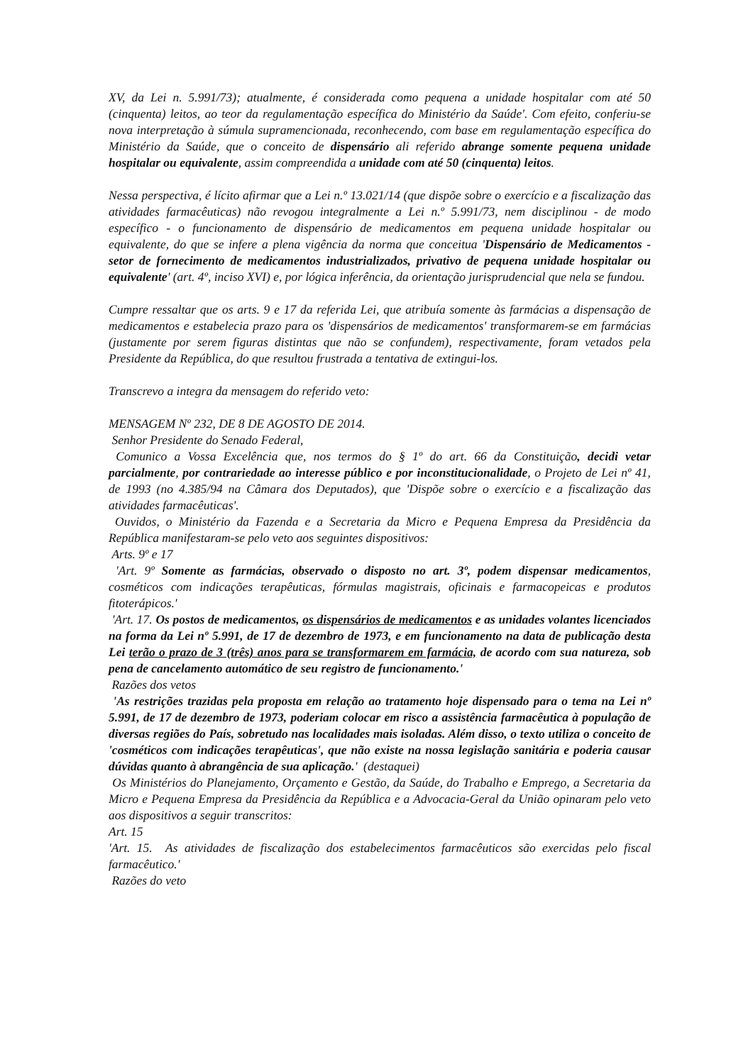XV, da Lei n. 5.991/73); atualmente, é considerada como pequena a unidade hospitalar com até 50 (cinquenta) leitos, ao teor da regulamentação específica do Ministério da Saúde'. Com efeito, conferiu-se nova interpretação à súmula supramencionada, reconhecendo, com base em regulamentação específica do Ministério da Saúde, que o conceito de dispensário ali referido abrange somente pequena unidade hospitalar ou equivalente, assim compreendida a unidade com até 50 (cinquenta) leitos.
Nessa perspectiva, é lícito afirmar que a Lei n.º 13.021/14 (que dispõe sobre o exercício e a fiscalização das atividades farmacêuticas) não revogou integralmente a Lei n.º 5.991/73, nem disciplinou - de modo específico - o funcionamento de dispensário de medicamentos em pequena unidade hospitalar ou equivalente, do que se infere a plena vigência da norma que conceitua 'Dispensário de Medicamentos - setor de fornecimento de medicamentos industrializados, privativo de pequena unidade hospitalar ou equivalente' (art. 4º, inciso XVI) e, por lógica inferência, da orientação jurisprudencial que nela se fundou.
Cumpre ressaltar que os arts. 9 e 17 da referida Lei, que atribuía somente às farmácias a dispensação de medicamentos e estabelecia prazo para os 'dispensários de medicamentos' transformarem-se em farmácias (justamente por serem figuras distintas que não se confundem), respectivamente, foram vetados pela Presidente da República, do que resultou frustrada a tentativa de extingui-los.
Transcrevo a integra da mensagem do referido veto:
MENSAGEM Nº 232, DE 8 DE AGOSTO DE 2014.
Senhor Presidente do Senado Federal,
Comunico a Vossa Excelência que, nos termos do § 1º do art. 66 da Constituição, decidi vetar parcialmente, por contrariedade ao interesse público e por inconstitucionalidade, o Projeto de Lei nº 41, de 1993 (no 4.385/94 na Câmara dos Deputados), que 'Dispõe sobre o exercício e a fiscalização das atividades farmacêuticas'.
Ouvidos, o Ministério da Fazenda e a Secretaria da Micro e Pequena Empresa da Presidência da República manifestaram-se pelo veto aos seguintes dispositivos:
Arts. 9º e 17
'Art. 9º Somente as farmácias, observado o disposto no art. 3º, podem dispensar medicamentos, cosméticos com indicações terapêuticas, fórmulas magistrais, oficinais e farmacopeicas e produtos fitoterápicos.'
'Art. 17. Os postos de medicamentos, os dispensários de medicamentos e as unidades volantes licenciados na forma da Lei nº 5.991, de 17 de dezembro de 1973, e em funcionamento na data de publicação desta Lei terão o prazo de 3 (três) anos para se transformarem em farmácia, de acordo com sua natureza, sob pena de cancelamento automático de seu registro de funcionamento.'
Razões dos vetos
'As restrições trazidas pela proposta em relação ao tratamento hoje dispensado para o tema na Lei nº 5.991, de 17 de dezembro de 1973, poderiam colocar em risco a assistência farmacêutica à população de diversas regiões do País, sobretudo nas localidades mais isoladas. Além disso, o texto utiliza o conceito de 'cosméticos com indicações terapêuticas', que não existe na nossa legislação sanitária e poderia causar dúvidas quanto à abrangência de sua aplicação.' (destaquei)
Os Ministérios do Planejamento, Orçamento e Gestão, da Saúde, do Trabalho e Emprego, a Secretaria da Micro e Pequena Empresa da Presidência da República e a Advocacia-Geral da União opinaram pelo veto aos dispositivos a seguir transcritos:
Art. 15
'Art. 15. As atividades de fiscalização dos estabelecimentos farmacêuticos são exercidas pelo fiscal farmacêutico.'
Razões do veto